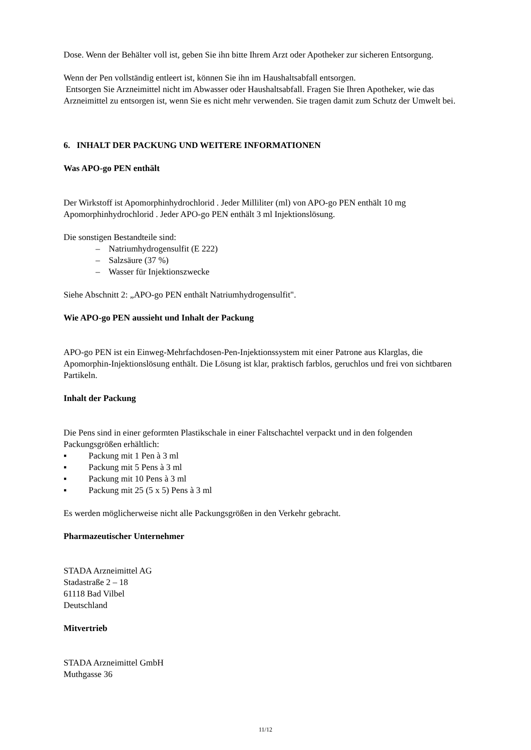Dose. Wenn der Behälter voll ist, geben Sie ihn bitte Ihrem Arzt oder Apotheker zur sicheren Entsorgung.
Wenn der Pen vollständig entleert ist, können Sie ihn im Haushaltsabfall entsorgen.
Entsorgen Sie Arzneimittel nicht im Abwasser oder Haushaltsabfall. Fragen Sie Ihren Apotheker, wie das Arzneimittel zu entsorgen ist, wenn Sie es nicht mehr verwenden. Sie tragen damit zum Schutz der Umwelt bei.
6. INHALT DER PACKUNG UND WEITERE INFORMATIONEN
Was APO-go PEN enthält
Der Wirkstoff ist Apomorphinhydrochlorid . Jeder Milliliter (ml) von APO-go PEN enthält 10 mg Apomorphinhydrochlorid . Jeder APO-go PEN enthält 3 ml Injektionslösung.
Die sonstigen Bestandteile sind:
– Natriumhydrogensulfit (E 222)
– Salzsäure (37 %)
– Wasser für Injektionszwecke
Siehe Abschnitt 2: „APO-go PEN enthält Natriumhydrogensulfit".
Wie APO-go PEN aussieht und Inhalt der Packung
APO-go PEN ist ein Einweg-Mehrfachdosen-Pen-Injektionssystem mit einer Patrone aus Klarglas, die Apomorphin-Injektionslösung enthält. Die Lösung ist klar, praktisch farblos, geruchlos und frei von sichtbaren Partikeln.
Inhalt der Packung
Die Pens sind in einer geformten Plastikschale in einer Faltschachtel verpackt und in den folgenden Packungsgrößen erhältlich:
▪ Packung mit 1 Pen à 3 ml
▪ Packung mit 5 Pens à 3 ml
▪ Packung mit 10 Pens à 3 ml
▪ Packung mit 25 (5 x 5) Pens à 3 ml
Es werden möglicherweise nicht alle Packungsgrößen in den Verkehr gebracht.
Pharmazeutischer Unternehmer
STADA Arzneimittel AG
Stadastraße 2 – 18
61118 Bad Vilbel
Deutschland
Mitvertrieb
STADA Arzneimittel GmbH
Muthgasse 36
11/12